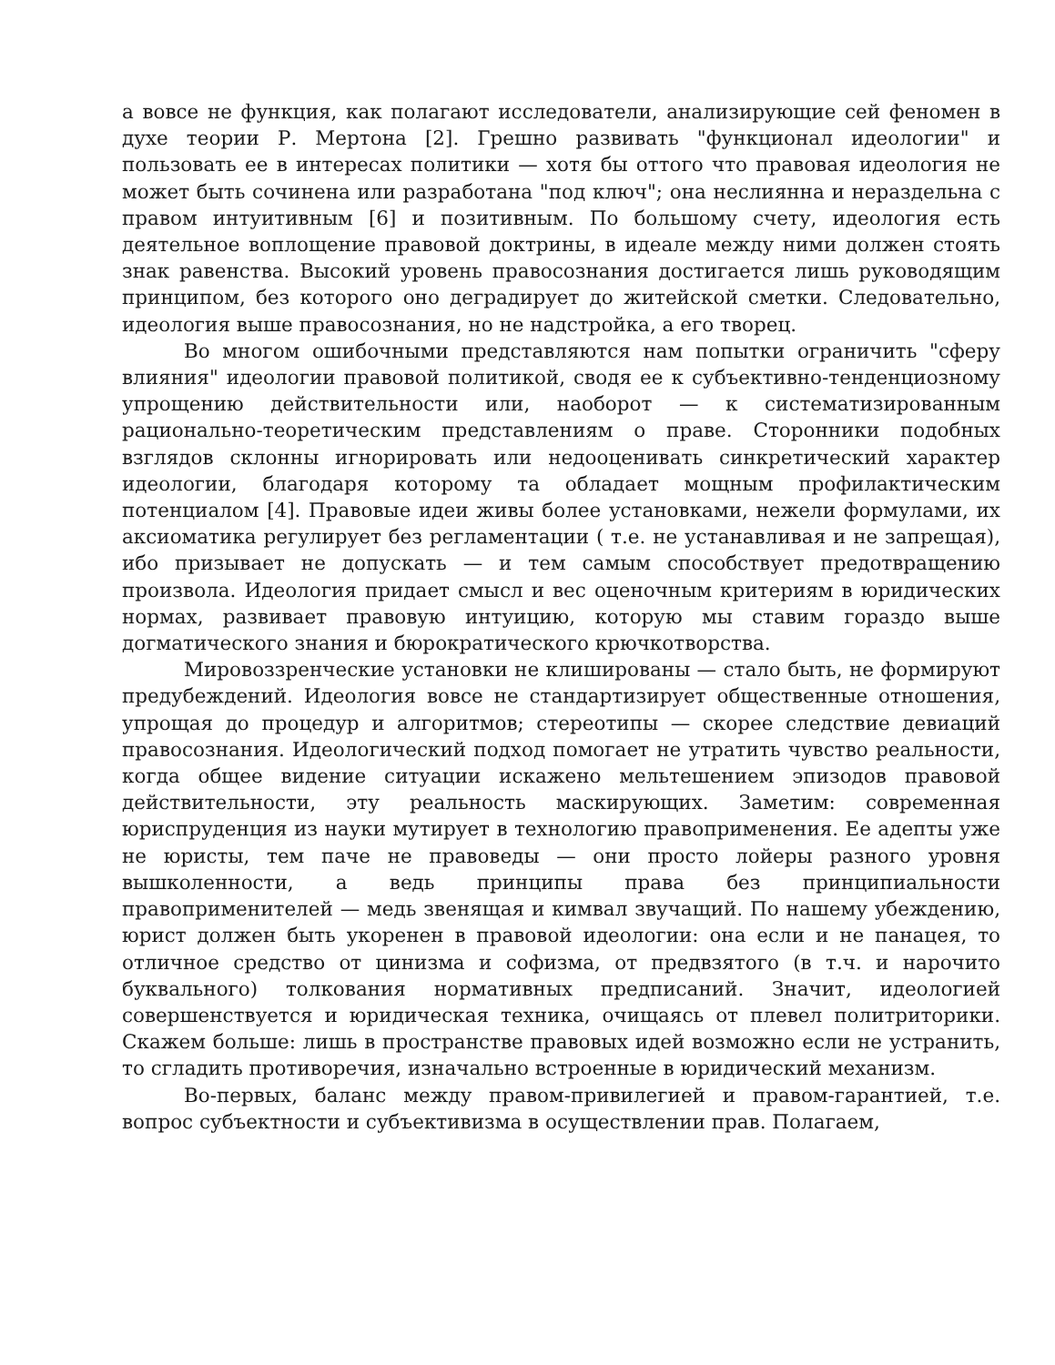а вовсе не функция, как полагают исследователи, анализирующие сей феномен в духе теории Р. Мертона [2]. Грешно развивать "функционал идеологии" и пользовать ее в интересах политики — хотя бы оттого что правовая идеология не может быть сочинена или разработана "под ключ"; она неслиянна и нераздельна с правом интуитивным [6] и позитивным. По большому счету, идеология есть деятельное воплощение правовой доктрины, в идеале между ними должен стоять знак равенства. Высокий уровень правосознания достигается лишь руководящим принципом, без которого оно деградирует до житейской сметки. Следовательно, идеология выше правосознания, но не надстройка, а его творец.
Во многом ошибочными представляются нам попытки ограничить "сферу влияния" идеологии правовой политикой, сводя ее к субъективно-тенденциозному упрощению действительности или, наоборот — к систематизированным рационально-теоретическим представлениям о праве. Сторонники подобных взглядов склонны игнорировать или недооценивать синкретический характер идеологии, благодаря которому та обладает мощным профилактическим потенциалом [4]. Правовые идеи живы более установками, нежели формулами, их аксиоматика регулирует без регламентации ( т.е. не устанавливая и не запрещая), ибо призывает не допускать — и тем самым способствует предотвращению произвола. Идеология придает смысл и вес оценочным критериям в юридических нормах, развивает правовую интуицию, которую мы ставим гораздо выше догматического знания и бюрократического крючкотворства.
Мировоззренческие установки не клишированы — стало быть, не формируют предубеждений. Идеология вовсе не стандартизирует общественные отношения, упрощая до процедур и алгоритмов; стереотипы — скорее следствие девиаций правосознания. Идеологический подход помогает не утратить чувство реальности, когда общее видение ситуации искажено мельтешением эпизодов правовой действительности, эту реальность маскирующих. Заметим: современная юриспруденция из науки мутирует в технологию правоприменения. Ее адепты уже не юристы, тем паче не правоведы — они просто лойеры разного уровня вышколенности, а ведь принципы права без принципиальности правоприменителей — медь звенящая и кимвал звучащий. По нашему убеждению, юрист должен быть укоренен в правовой идеологии: она если и не панацея, то отличное средство от цинизма и софизма, от предвзятого (в т.ч. и нарочито буквального) толкования нормативных предписаний. Значит, идеологией совершенствуется и юридическая техника, очищаясь от плевел политриторики. Скажем больше: лишь в пространстве правовых идей возможно если не устранить, то сгладить противоречия, изначально встроенные в юридический механизм.
Во-первых, баланс между правом-привилегией и правом-гарантией, т.е. вопрос субъектности и субъективизма в осуществлении прав. Полагаем,